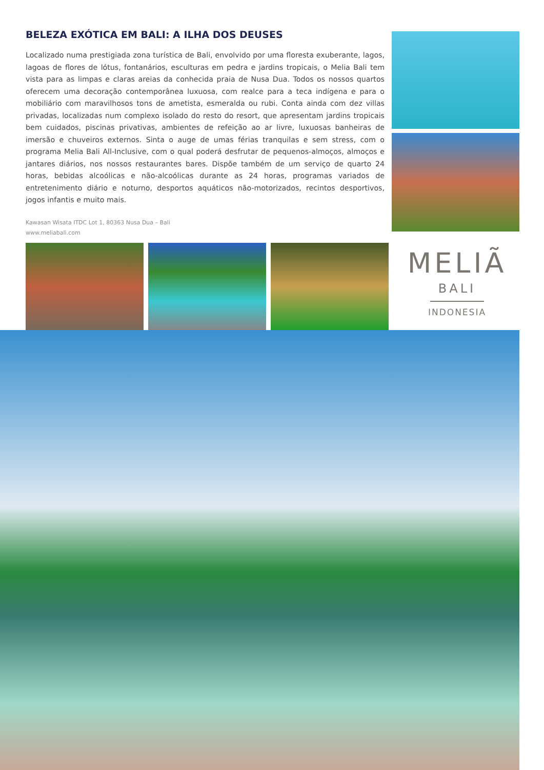BELEZA EXÓTICA EM BALI: A ILHA DOS DEUSES
Localizado numa prestigiada zona turística de Bali, envolvido por uma floresta exuberante, lagos, lagoas de flores de lótus, fontanários, esculturas em pedra e jardins tropicais, o Melia Bali tem vista para as limpas e claras areias da conhecida praia de Nusa Dua. Todos os nossos quartos oferecem uma decoração contemporânea luxuosa, com realce para a teca indígena e para o mobiliário com maravilhosos tons de ametista, esmeralda ou rubi. Conta ainda com dez villas privadas, localizadas num complexo isolado do resto do resort, que apresentam jardins tropicais bem cuidados, piscinas privativas, ambientes de refeição ao ar livre, luxuosas banheiras de imersão e chuveiros externos. Sinta o auge de umas férias tranquilas e sem stress, com o programa Melia Bali All-Inclusive, com o qual poderá desfrutar de pequenos-almoços, almoços e jantares diários, nos nossos restaurantes bares. Dispõe também de um serviço de quarto 24 horas, bebidas alcoólicas e não-alcoólicas durante as 24 horas, programas variados de entretenimento diário e noturno, desportos aquáticos não-motorizados, recintos desportivos, jogos infantis e muito mais.
Kawasan Wisata ITDC Lot 1, 80363 Nusa Dua – Bali
www.meliabali.com
MELIÃ
BALI
INDONESIA